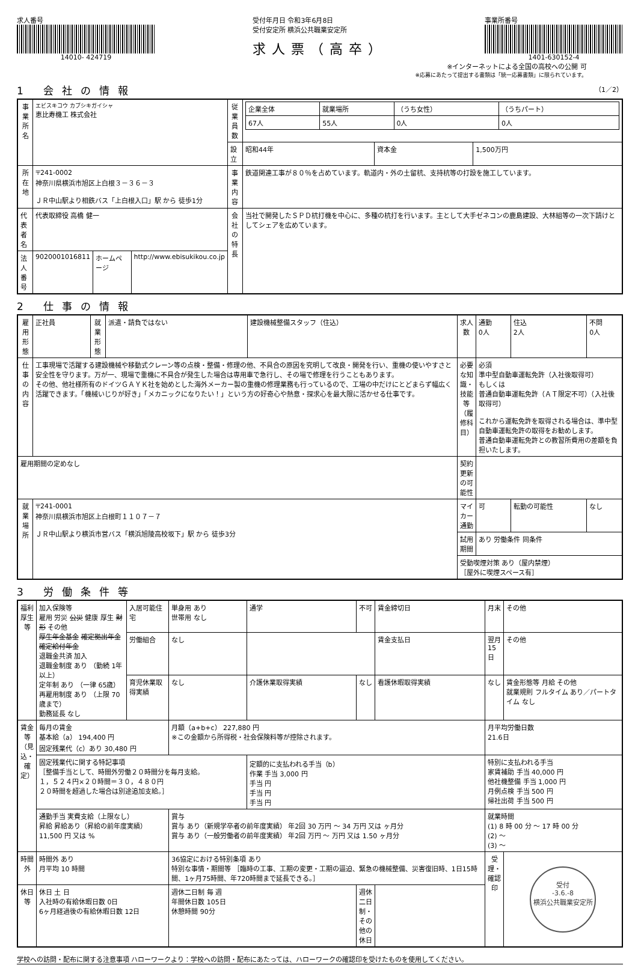求人番号
14010- 424719
受付年月日 令和3年6月8日
受付安定所 横浜公共職業安定所
求人票（高卒）
事業所番号
1401-630152-4
※インターネットによる全国の高校への公開 可
※応募にあたって提出する書類は「統一応募書類」に限られています。
1 会社の情報 （1／2）
| 事業所名 | エビスキコウ カブシキガイシャ 恵比寿機工 株式会社 | | | 従業員数 | / 企業全体 / 就業場所 / （うち女性） / （うちパート） / / --- / --- / --- / --- / / 67人 / 55人 / 0人 / 0人 / | | |
| | | | | 設立 | 昭和44年 | 資本金 | 1,500万円 |
| 所在地 | 〒241-0002 神奈川県横浜市旭区上白根３－３６－３ ＪＲ中山駅より相鉄バス「上白根入口」駅 から 徒歩1分 | | | 事業内容 | 鉄道関連工事が８０％を占めています。軌道内・外の土留杭、支持杭等の打設を施工しています。 | | |
| | | | | 会社の特長 | 当社で開発したＳＰＤ杭打機を中心に、多種の杭打を行います。主として大手ゼネコンの鹿島建設、大林組等の一次下請けとしてシェアを広めています。 | | |
| 代表者名 | 代表取締役 高橋 健一 | | | | | | |
| 法人番号 | 9020001016811 | ホームページ | http://www.ebisukikou.co.jp | | | | |
2 仕事の情報
| 雇用形態 | 正社員 | 就業形態 | 派遣・請負ではない | 建設機械整備スタッフ（住込） | 求人数 | 通勤 0人 | 住込 2人 | 不問 0人 |
| 仕事の内容 | 工事現場で活躍する建設機械や移動式クレーン等の点検・整備・修理の他、不具合の原因を究明して改良・開発を行い、重機の使いやすさと安全性を守ります。万が一、現場で重機に不具合が発生した場合は専用車で急行し、その場で修理を行うこともあります。 その他、他社様所有のドイツＧＡＹＫ社を始めとした海外メーカー製の重機の修理業務も行っているので、工場の中だけにとどまらず幅広く活躍できます。「機械いじりが好き」「メカニックになりたい！」という方の好奇心や熱意・探求心を最大限に活かせる仕事です。 | | | | 必要な知識・技能等（履修科目） | 必須 準中型自動車運転免許（入社後取得可） もしくは 普通自動車運転免許（ＡＴ限定不可）（入社後取得可） これから運転免許を取得される場合は、準中型自動車運転免許の取得をお勧めします。 普通自動車運転免許との教習所費用の差額を負担いたします。 | | |
| 雇用期間の定めなし | | | | | 契約更新の可能性 | | | |
| 就業場所 | 〒241-0001 神奈川県横浜市旭区上白根町１１０７－７ ＪＲ中山駅より横浜市営バス「横浜旭陵高校坂下」駅 から 徒歩3分 | | | | マイカー通勤 | 可 | 転勤の可能性 | なし |
| | | | | | 試用期間 | あり 労働条件 同条件 | | |
| | | | | | 受動喫煙対策 あり（屋内禁煙） ［屋外に喫煙スペース有］ | | | |
3 労働条件等
| 福利厚生等 | 加入保険等 雇用 労災 公災 健康 厚生 財形 その他 厚生年金基金 確定拠出年金 確定給付年金 退職金共済 加入 退職金制度 あり （勤続 1年以上） 定年制 あり （一律 65歳） 再雇用制度 あり （上限 70歳まで） 勤務延長 なし | 入居可能住宅 | 単身用 あり 世帯用 なし | 通学 | 不可 | 賃金締切日 | 月末 | その他 |
| | | 労働組合 | なし | | | 賃金支払日 | 翌月 15日 | その他 |
| | | 育児休業取得実績 | なし | 介護休業取得実績 | なし | 看護休暇取得実績 | なし | 賃金形態等 月給 その他 就業規則 フルタイム あり／パートタイム なし |
| 賃金等（見込・確定） | 毎月の賃金 基本給（a） 194,400 円 固定残業代（c）あり 30,480 円 | | 月額（a+b+c） 227,880 円 ※この金額から所得税・社会保険料等が控除されます。 | | | | 月平均労働日数 21.6日 | |
| | 固定残業代に関する特記事項 ［整備手当として、時間外労働２０時間分を毎月支給。 １，５２４円×２０時間＝３０，４８０円 ２０時間を超過した場合は別途追加支給。］ | | | 定額的に支払われる手当（b） 作業 手当 3,000 円 手当 円 手当 円 手当 円 | | | 特別に支払われる手当 家賃補助 手当 40,000 円 他社機整備 手当 1,000 円 月例点検 手当 500 円 帰社出荷 手当 500 円 | |
| | 通勤手当 実費支給（上限なし） 昇給 昇給あり（昇給の前年度実績） 11,500 円 又は % | | 賞与 賞与 あり（新規学卒者の前年度実績） 年2回 30 万円 ～ 34 万円 又は ヶ月分 賞与 あり（一般労働者の前年度実績） 年2回 万円 ～ 万円 又は 1.50 ヶ月分 | | | | 就業時間 (1) 8 時 00 分 ～ 17 時 00 分 (2) ～ (3) ～ | |
| 時間外 | 時間外 あり 月平均 10 時間 | | 36協定における特別条項 あり 特別な事情・期間等 ［臨時の工事、工期の変更・工期の逼迫、緊急の機械整備、災害復旧時、1日15時間、1ヶ月75時間、年720時間まで延長できる。］ | | | | 受理・確認印 | 受付 -3.6.-8 横浜公共職業安定所 |
| 休日等 | 休日 土 日 入社時の有給休暇日数 0日 6ヶ月経過後の有給休暇日数 12日 | | 週休二日制 毎 週 年間休日数 105日 休憩時間 90分 | | 週休二日制・その他の休日 | | | |
学校への訪問・配布に関する注意事項 ハローワークより：学校への訪問・配布にあたっては、ハローワークの確認印を受けたものを使用してください。